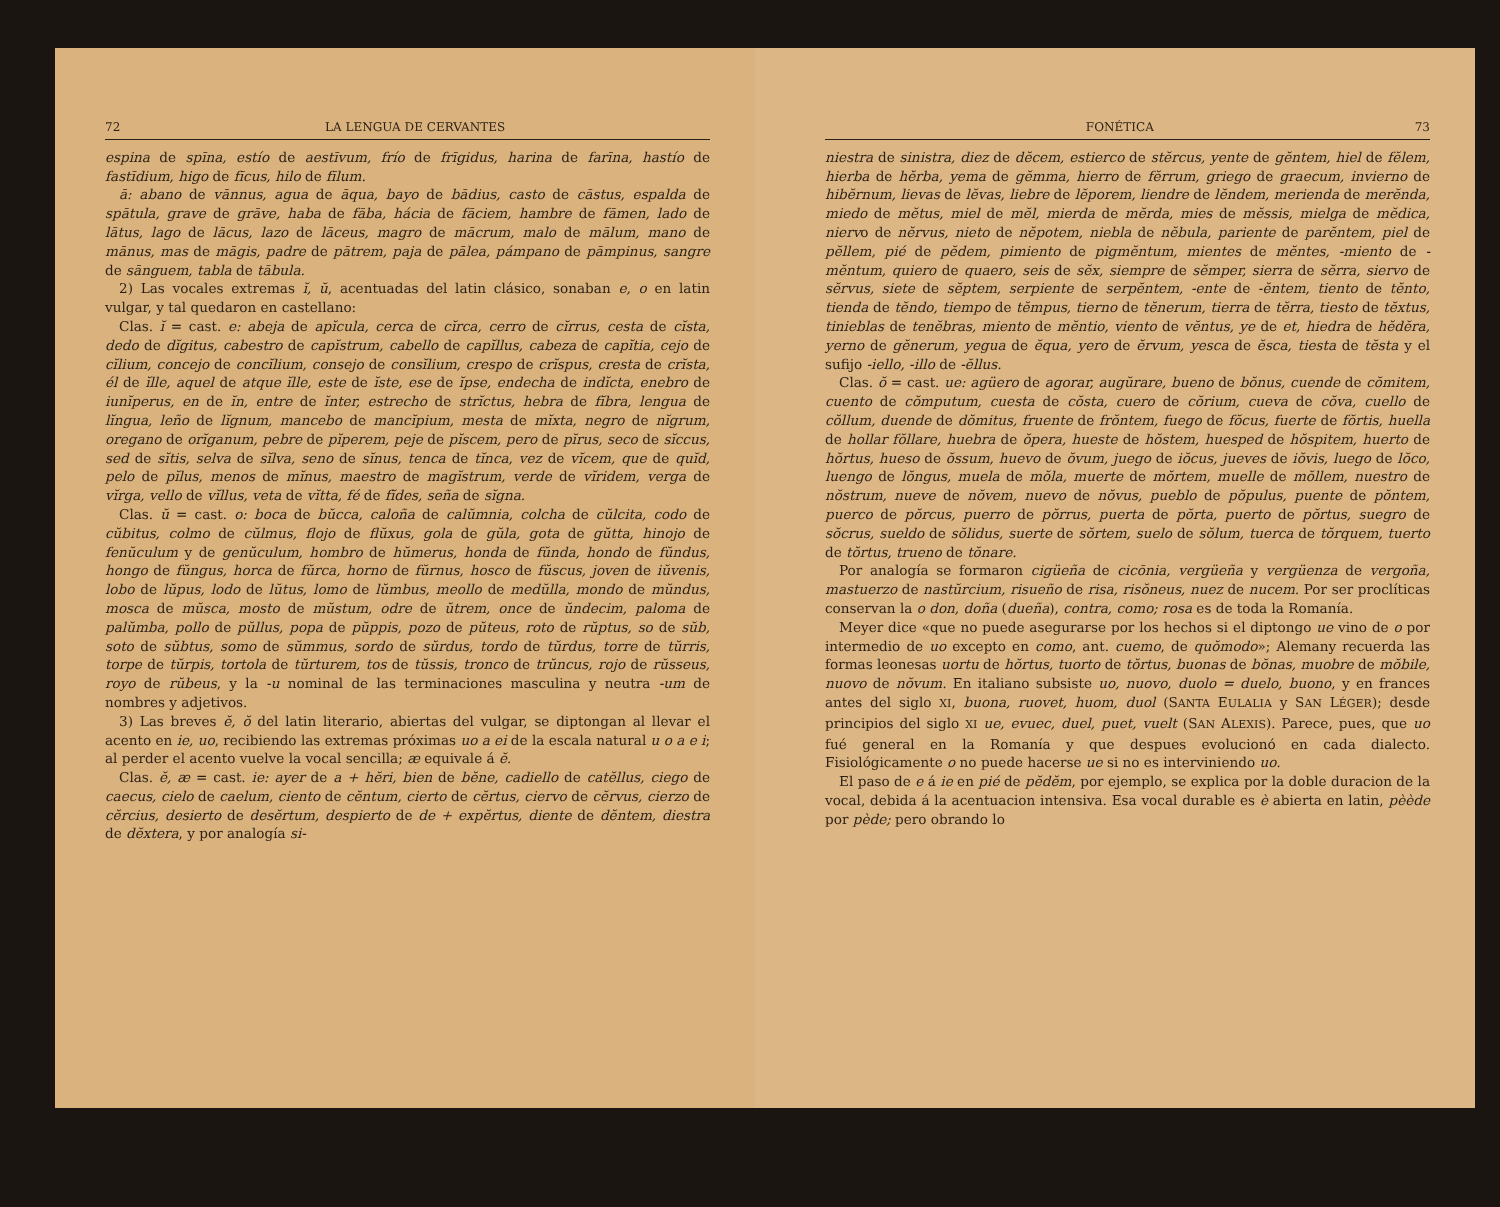72 LA LENGUA DE CERVANTES
espina de spīna, estío de aestīvum, frío de frīgidus, harina de farīna, hastío de fastīdium, higo de fīcus, hilo de fīlum.
ā: abano de vānnus, agua de āqua, bayo de bādius, casto de cāstus, espalda de spātula, grave de grāve, haba de fāba, hácia de fāciem, hambre de fāmen, lado de lātus, lago de lācus, lazo de lāceus, magro de mācrum, malo de mālum, mano de mānus, mas de māgis, padre de pātrem, paja de pālea, pámpano de pāmpinus, sangre de sānguem, tabla de tābula.
2) Las vocales extremas ĭ, ŭ, acentuadas del latin clásico, sonaban e, o en latin vulgar, y tal quedaron en castellano:
Clas. ĭ = cast. e: abeja de apĭcula, cerca de cĭrca, cerro de cĭrrus, cesta de cĭsta, dedo de dĭgitus, cabestro de capĭstrum, cabello de capĭllus, cabeza de capĭtia, cejo de cĭlium, concejo de concĭlium, consejo de consĭlium, crespo de crĭspus, cresta de crĭsta, él de ĭlle, aquel de atque ĭlle, este de ĭste, ese de ĭpse, endecha de indĭcta, enebro de iunĭperus, en de ĭn, entre de ĭnter, estrecho de strĭctus, hebra de fĭbra, lengua de lĭngua, leño de lĭgnum, mancebo de mancĭpium, mesta de mĭxta, negro de nĭgrum, oregano de orĭganum, pebre de pĭperem, peje de pĭscem, pero de pĭrus, seco de sĭccus, sed de sĭtis, selva de sĭlva, seno de sĭnus, tenca de tĭnca, vez de vĭcem, que de quĭd, pelo de pĭlus, menos de mĭnus, maestro de magĭstrum, verde de vĭridem, verga de vĭrga, vello de vĭllus, veta de vĭtta, fé de fĭdes, seña de sĭgna.
Clas. ŭ = cast. o: boca de bŭcca, caloña de calŭmnia, colcha de cŭlcita, codo de cŭbitus, colmo de cŭlmus, flojo de flŭxus, gola de gŭla, gota de gŭtta, hinojo de fenŭculum y de genŭculum, hombro de hŭmerus, honda de fŭnda, hondo de fŭndus, hongo de fŭngus, horca de fŭrca, horno de fŭrnus, hosco de fŭscus, joven de iŭvenis, lobo de lŭpus, lodo de lŭtus, lomo de lŭmbus, meollo de medŭlla, mondo de mŭndus, mosca de mŭsca, mosto de mŭstum, odre de ŭtrem, once de ŭndecim, paloma de palŭmba, pollo de pŭllus, popa de pŭppis, pozo de pŭteus, roto de rŭptus, so de sŭb, soto de sŭbtus, somo de sŭmmus, sordo de sŭrdus, tordo de tŭrdus, torre de tŭrris, torpe de tŭrpis, tortola de tŭrturem, tos de tŭssis, tronco de trŭncus, rojo de rŭsseus, royo de rŭbeus, y la -u nominal de las terminaciones masculina y neutra -um de nombres y adjetivos.
3) Las breves ĕ, ŏ del latin literario, abiertas del vulgar, se diptongan al llevar el acento en ie, uo, recibiendo las extremas próximas uo a ei de la escala natural u o a e i; al perder el acento vuelve la vocal sencilla; æ equivale á ĕ.
Clas. ĕ, æ = cast. ie: ayer de a + hĕri, bien de bĕne, cadiello de catĕllus, ciego de caecus, cielo de caelum, ciento de cĕntum, cierto de cĕrtus, ciervo de cĕrvus, cierzo de cĕrcius, desierto de desĕrtum, despierto de de + expĕrtus, diente de dĕntem, diestra de dĕxtera, y por analogía si-
FONÉTICA 73
niestra de sinistra, diez de dĕcem, estierco de stĕrcus, yente de gĕntem, hiel de fĕlem, hierba de hĕrba, yema de gĕmma, hierro de fĕrrum, griego de graecum, invierno de hibĕrnum, lievas de lĕvas, liebre de lĕporem, liendre de lĕndem, merienda de merĕnda, miedo de mĕtus, miel de mĕl, mierda de mĕrda, mies de mĕssis, mielga de mĕdica, niervo de nĕrvus, nieto de nĕpotem, niebla de nĕbula, pariente de parĕntem, piel de pĕllem, pié de pĕdem, pimiento de pigmĕntum, mientes de mĕntes, -miento de -mĕntum, quiero de quaero, seis de sĕx, siempre de sĕmper, sierra de sĕrra, siervo de sĕrvus, siete de sĕptem, serpiente de serpĕntem, -ente de -ĕntem, tiento de tĕnto, tienda de tĕndo, tiempo de tĕmpus, tierno de tĕnerum, tierra de tĕrra, tiesto de tĕxtus, tinieblas de tenĕbras, miento de mĕntio, viento de vĕntus, ye de et, hiedra de hĕdĕra, yerno de gĕnerum, yegua de ĕqua, yero de ĕrvum, yesca de ĕsca, tiesta de tĕsta y el sufijo -iello, -illo de -ĕllus.
Clas. ŏ = cast. ue: agüero de agorar, augŭrare, bueno de bŏnus, cuende de cŏmitem, cuento de cŏmputum, cuesta de cŏsta, cuero de cŏrium, cueva de cŏva, cuello de cŏllum, duende de dŏmitus, fruente de frŏntem, fuego de fŏcus, fuerte de fŏrtis, huella de hollar fŏllare, huebra de ŏpera, hueste de hŏstem, huesped de hŏspitem, huerto de hŏrtus, hueso de ŏssum, huevo de ŏvum, juego de iŏcus, jueves de iŏvis, luego de lŏco, luengo de lŏngus, muela de mŏla, muerte de mŏrtem, muelle de mŏllem, nuestro de nŏstrum, nueve de nŏvem, nuevo de nŏvus, pueblo de pŏpulus, puente de pŏntem, puerco de pŏrcus, puerro de pŏrrus, puerta de pŏrta, puerto de pŏrtus, suegro de sŏcrus, sueldo de sŏlidus, suerte de sŏrtem, suelo de sŏlum, tuerca de tŏrquem, tuerto de tŏrtus, trueno de tŏnare.
Por analogía se formaron cigüeña de cicōnia, vergüeña y vergüenza de vergoña, mastuerzo de nastŭrcium, risueño de risa, risŏneus, nuez de nucem. Por ser proclíticas conservan la o don, doña (dueña), contra, como; rosa es de toda la Romanía.
Meyer dice «que no puede asegurarse por los hechos si el diptongo ue vino de o por intermedio de uo excepto en como, ant. cuemo, de quŏmodo»; Alemany recuerda las formas leonesas uortu de hŏrtus, tuorto de tŏrtus, buonas de bŏnas, muobre de mŏbile, nuovo de nŏvum. En italiano subsiste uo, nuovo, duolo = duelo, buono, y en frances antes del siglo XI, buona, ruovet, huom, duol (SANTA EULALIA y SAN LÉGER); desde principios del siglo XI ue, evuec, duel, puet, vuelt (SAN ALEXIS). Parece, pues, que uo fué general en la Romanía y que despues evolucionó en cada dialecto. Fisiológicamente o no puede hacerse ue si no es interviniendo uo.
El paso de e á ie en pié de pĕdĕm, por ejemplo, se explica por la doble duracion de la vocal, debida á la acentuacion intensiva. Esa vocal durable es è abierta en latin, pèède por pède; pero obrando lo